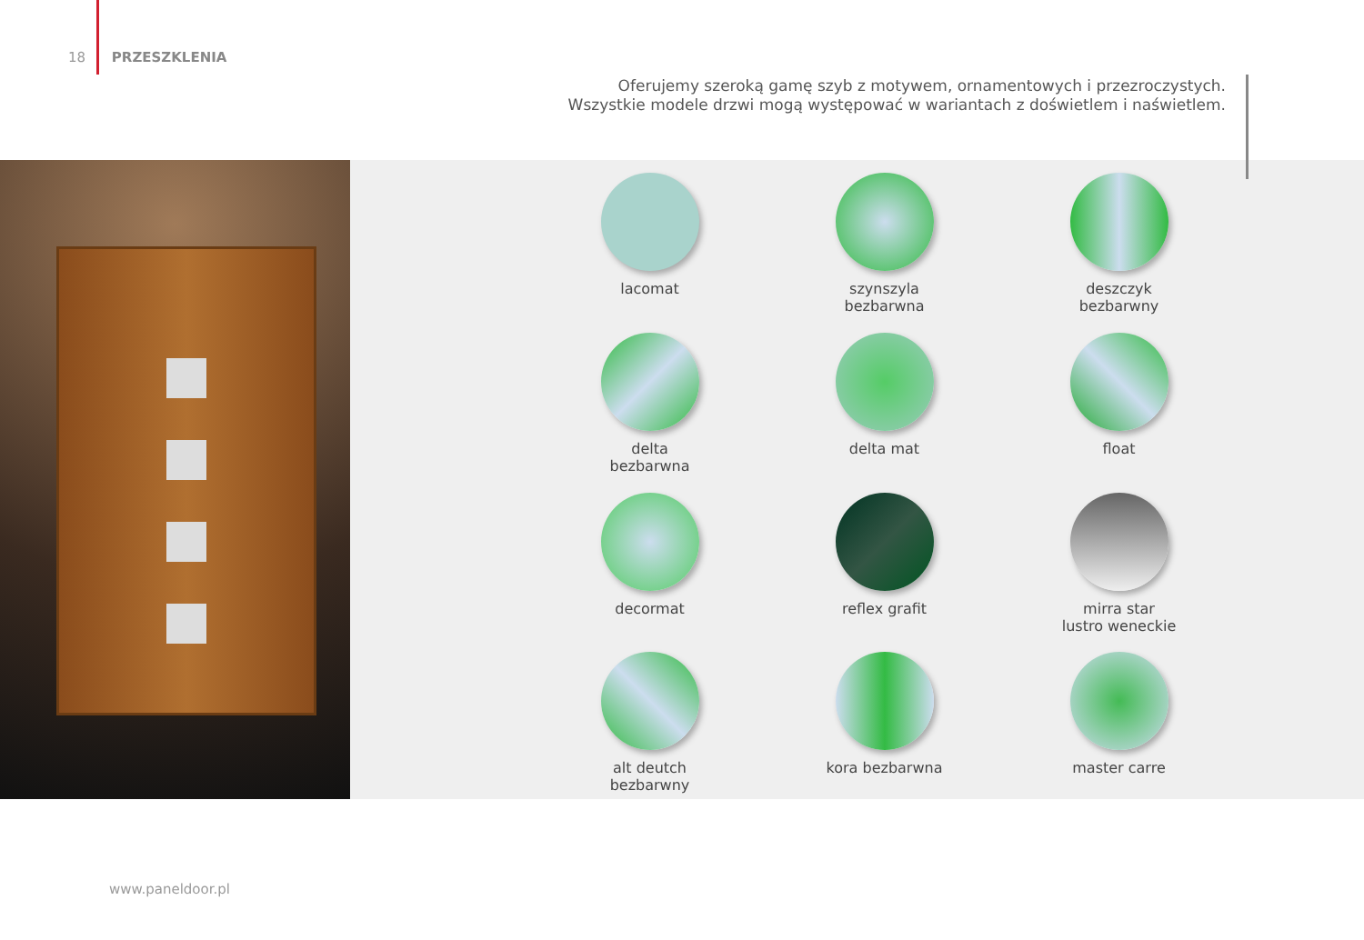18 PRZESZKLENIA
Oferujemy szeroką gamę szyb z motywem, ornamentowych i przezroczystych.
Wszystkie modele drzwi mogą występować w wariantach z doświetlem i naświetlem.
lacomat
szynszyla
bezbarwna
deszczyk
bezbarwny
delta
bezbarwna
delta mat
float
decormat
reflex grafit
mirra star
lustro weneckie
alt deutch
bezbarwny
kora bezbarwna
master carre
www.paneldoor.pl